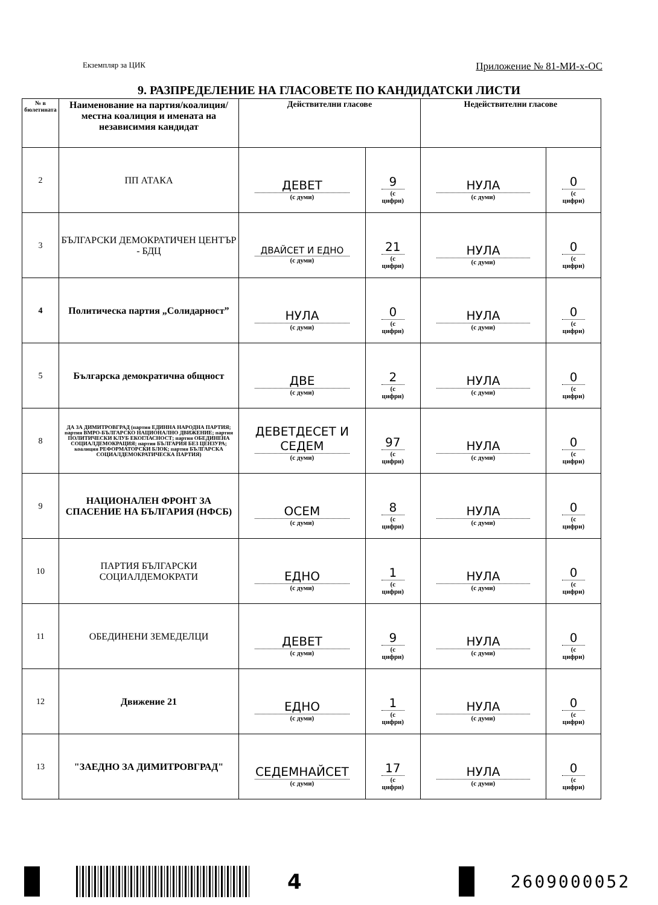Екземпляр за ЦИК Приложение № 81-МИ-х-ОС
9. РАЗПРЕДЕЛЕНИЕ НА ГЛАСОВЕТЕ ПО КАНДИДАТСКИ ЛИСТИ
| № в бюлетината | Наименование на партия/коалиция/местна коалиция и имената на независимия кандидат | Действителни гласове | | Недействителни гласове | |
| --- | --- | --- | --- | --- | --- |
| 2 | ПП АТАКА | ДЕВЕТ (с думи) | 9 (с цифри) | НУЛА (с думи) | 0 (с цифри) |
| 3 | БЪЛГАРСКИ ДЕМОКРАТИЧЕН ЦЕНТЪР - БДЦ | ДВАЙСЕТ И ЕДНО (с думи) | 21 (с цифри) | НУЛА (с думи) | 0 (с цифри) |
| 4 | Политическа партия „Солидарност” | НУЛА (с думи) | 0 (с цифри) | НУЛА (с думи) | 0 (с цифри) |
| 5 | Българска демократична общност | ДВЕ (с думи) | 2 (с цифри) | НУЛА (с думи) | 0 (с цифри) |
| 8 | ДА ЗА ДИМИТРОВГРАД (партия ЕДИННА НАРОДНА ПАРТИЯ; партия ВМРО-БЪЛГАРСКО НАЦИОНАЛНО ДВИЖЕНИЕ; партия ПОЛИТИЧЕСКИ КЛУБ ЕКОГЛАСНОСТ; партия ОБЕДИНЕНА СОЦИАЛДЕМОКРАЦИЯ; партия БЪЛГАРИЯ БЕЗ ЦЕНЗУРА; коалиция РЕФОРМАТОРСКИ БЛОК; партия БЪЛГАРСКА СОЦИАЛДЕМОКРАТИЧЕСКА ПАРТИЯ) | ДЕВЕТДЕСЕТ И СЕДЕМ (с думи) | 97 (с цифри) | НУЛА (с думи) | 0 (с цифри) |
| 9 | НАЦИОНАЛЕН ФРОНТ ЗА СПАСЕНИЕ НА БЪЛГАРИЯ (НФСБ) | ОСЕМ (с думи) | 8 (с цифри) | НУЛА (с думи) | 0 (с цифри) |
| 10 | ПАРТИЯ БЪЛГАРСКИ СОЦИАЛДЕМОКРАТИ | ЕДНО (с думи) | 1 (с цифри) | НУЛА (с думи) | 0 (с цифри) |
| 11 | ОБЕДИНЕНИ ЗЕМЕДЕЛЦИ | ДЕВЕТ (с думи) | 9 (с цифри) | НУЛА (с думи) | 0 (с цифри) |
| 12 | Движение 21 | ЕДНО (с думи) | 1 (с цифри) | НУЛА (с думи) | 0 (с цифри) |
| 13 | "ЗАЕДНО ЗА ДИМИТРОВГРАД" | СЕДЕМНАЙСЕТ (с думи) | 17 (с цифри) | НУЛА (с думи) | 0 (с цифри) |
4
2609000052